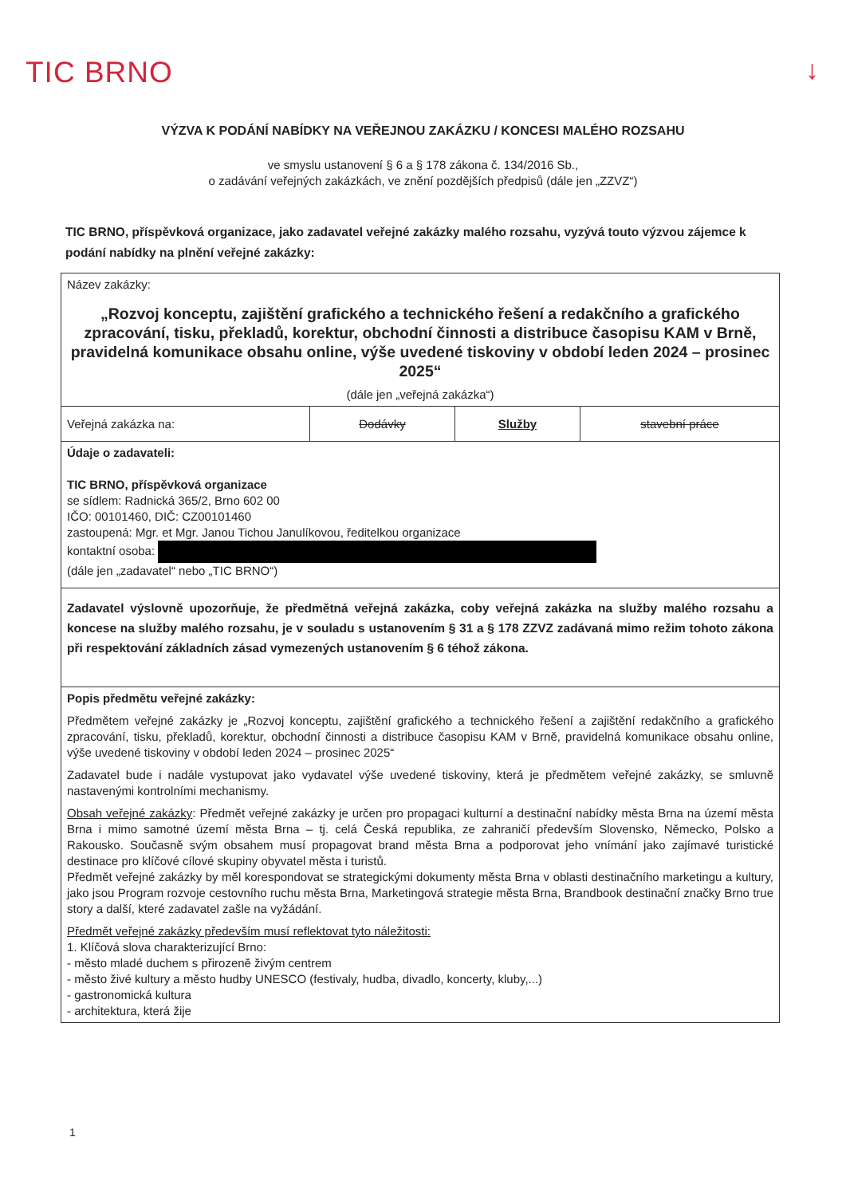TIC BRNO ↓
VÝZVA K PODÁNÍ NABÍDKY NA VEŘEJNOU ZAKÁZKU / KONCESI MALÉHO ROZSAHU
ve smyslu ustanovení § 6 a § 178 zákona č. 134/2016 Sb.,
o zadávání veřejných zakázkách, ve znění pozdějších předpisů (dále jen „ZZVZ“)
TIC BRNO, příspěvková organizace, jako zadavatel veřejné zakázky malého rozsahu, vyzývá touto výzvou zájemce k podání nabídky na plnění veřejné zakázky:
| Název zakázky: „Rozvoj konceptu, zajištění grafického a technického řešení a redakčního a grafického zpracování, tisku, překladů, korektur, obchodní činnosti a distribuce časopisu KAM v Brně, pravidelná komunikace obsahu online, výše uvedené tiskoviny v období leden 2024 – prosinec 2025“ (dále jen „veřejná zakázka“) | | | |
| Veřejná zakázka na: | Dodávky | Služby | stavební práce |
| Údaje o zadavateli: TIC BRNO, příspěvková organizace se sídlem: Radnická 365/2, Brno 602 00 IČO: 00101460, DIČ: CZ00101460 zastoupená: Mgr. et Mgr. Janou Tichou Janulíkovou, ředitelkou organizace kontaktní osoba: (dále jen „zadavatel“ nebo „TIC BRNO“) | | | |
| Zadavatel výslovně upozorňuje, že předmětná veřejná zakázka, coby veřejná zakázka na služby malého rozsahu a koncese na služby malého rozsahu, je v souladu s ustanovením § 31 a § 178 ZZVZ zadávaná mimo režim tohoto zákona při respektování základních zásad vymezených ustanovením § 6 téhož zákona. | | | |
| Popis předmětu veřejné zakázky: Předmětem veřejné zakázky je „Rozvoj konceptu, zajištění grafického a technického řešení a zajištění redakčního a grafického zpracování, tisku, překladů, korektur, obchodní činnosti a distribuce časopisu KAM v Brně, pravidelná komunikace obsahu online, výše uvedené tiskoviny v období leden 2024 – prosinec 2025“ Zadavatel bude i nadále vystupovat jako vydavatel výše uvedené tiskoviny, která je předmětem veřejné zakázky, se smluvně nastavenými kontrolními mechanismy. Obsah veřejné zakázky : Předmět veřejné zakázky je určen pro propagaci kulturní a destinační nabídky města Brna na území města Brna i mimo samotné území města Brna – tj. celá Česká republika, ze zahraničí především Slovensko, Německo, Polsko a Rakousko. Současně svým obsahem musí propagovat brand města Brna a podporovat jeho vnímání jako zajímavé turistické destinace pro klíčové cílové skupiny obyvatel města i turistů. Předmět veřejné zakázky by měl korespondovat se strategickými dokumenty města Brna v oblasti destinačního marketingu a kultury, jako jsou Program rozvoje cestovního ruchu města Brna, Marketingová strategie města Brna, Brandbook destinační značky Brno true story a další, které zadavatel zašle na vyžádání. Předmět veřejné zakázky především musí reflektovat tyto náležitosti: 1. Klíčová slova charakterizující Brno: - město mladé duchem s přirozeně živým centrem - město živé kultury a město hudby UNESCO (festivaly, hudba, divadlo, koncerty, kluby,...) - gastronomická kultura - architektura, která žije | | | |
1